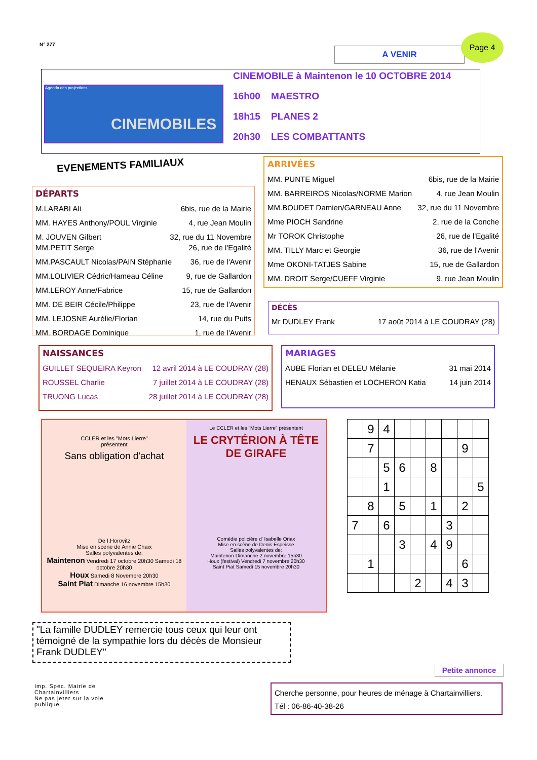N° 277
A VENIR
Page 4
Agenda des projections
CINEMOBILES
CINEMOBILE à Maintenon le 10 OCTOBRE 2014
16h00 MAESTRO
18h15 PLANES 2
20h30 LES COMBATTANTS
EVENEMENTS FAMILIAUX
DÉPARTS
M.LARABI Ali 6bis, rue de la Mairie
MM. HAYES Anthony/POUL Virginie 4, rue Jean Moulin
M. JOUVEN Gilbert 32, rue du 11 Novembre
MM.PETIT Serge 26, rue de l'Egalité
MM.PASCAULT Nicolas/PAIN Stéphanie 36, rue de l'Avenir
MM.LOLIVIER Cédric/Hameau Céline 9, rue de Gallardon
MM.LEROY Anne/Fabrice 15, rue de Gallardon
MM. DE BEIR Cécile/Philippe 23, rue de l'Avenir
MM. LEJOSNE Aurélie/Florian 14, rue du Puits
MM. BORDAGE Dominique 1, rue de l'Avenir
ARRIVÉES
MM. PUNTE Miguel 6bis, rue de la Mairie
MM. BARREIROS Nicolas/NORME Marion 4, rue Jean Moulin
MM.BOUDET Damien/GARNEAU Anne 32, rue du 11 Novembre
Mme PIOCH Sandrine 2, rue de la Conche
Mr TOROK Christophe 26, rue de l'Egalité
MM. TILLY Marc et Georgie 36, rue de l'Avenir
Mme OKONI-TATJES Sabine 15, rue de Gallardon
MM. DROIT Serge/CUEFF Virginie 9, rue Jean Moulin
DÉCÈS
Mr DUDLEY Frank 17 août 2014 à LE COUDRAY (28)
NAISSANCES
GUILLET SEQUEIRA Keyron 12 avril 2014 à LE COUDRAY (28)
ROUSSEL Charlie 7 juillet 2014 à LE COUDRAY (28)
TRUONG Lucas 28 juillet 2014 à LE COUDRAY (28)
MARIAGES
AUBE Florian et DELEU Mélanie 31 mai 2014
HENAUX Sébastien et LOCHERON Katia 14 juin 2014
CCLER et les "Mots Lierre"
présentent
Sans obligation d'achat
De I.Horovitz
Mise en scène de Annie Chaix
Salles polyvalentes de:
Maintenon Vendredi 17 octobre 20h30 Samedi 18 octobre 20h30
Houx Samedi 8 Novembre 20h30
Saint Piat Dimanche 16 novembre 15h30
Le CCLER et les "Mots Lierre" présentent
LE CRYTÉRION À TÊTE DE GIRAFE
Comédie policière d' Isabelle Oriax
Mise en scène de Denis Espeisse
Salles polyvalentes de:
Maintenon Dimanche 2 novembre 15h30
Houx (festival) Vendredi 7 novembre 20h30
Saint Piat Samedi 15 novembre 20h30
| | 9 | 4 | | | | | | |
| | 7 | | | | | | 9 | |
| | | 5 | 6 | | 8 | | | |
| | | 1 | | | | | | 5 |
| | 8 | | 5 | | 1 | | 2 | |
| 7 | | 6 | | | | 3 | | |
| | | | 3 | | 4 | 9 | | |
| | 1 | | | | | | 6 | |
| | | | | 2 | | 4 | 3 | |
"La famille DUDLEY remercie tous ceux qui leur ont témoigné de la sympathie lors du décès de Monsieur Frank DUDLEY"
Petite annonce
Imp. Spéc. Mairie de Chartainvilliers
Ne pas jeter sur la voie publique
Cherche personne, pour heures de ménage à Chartainvilliers.
Tél : 06-86-40-38-26